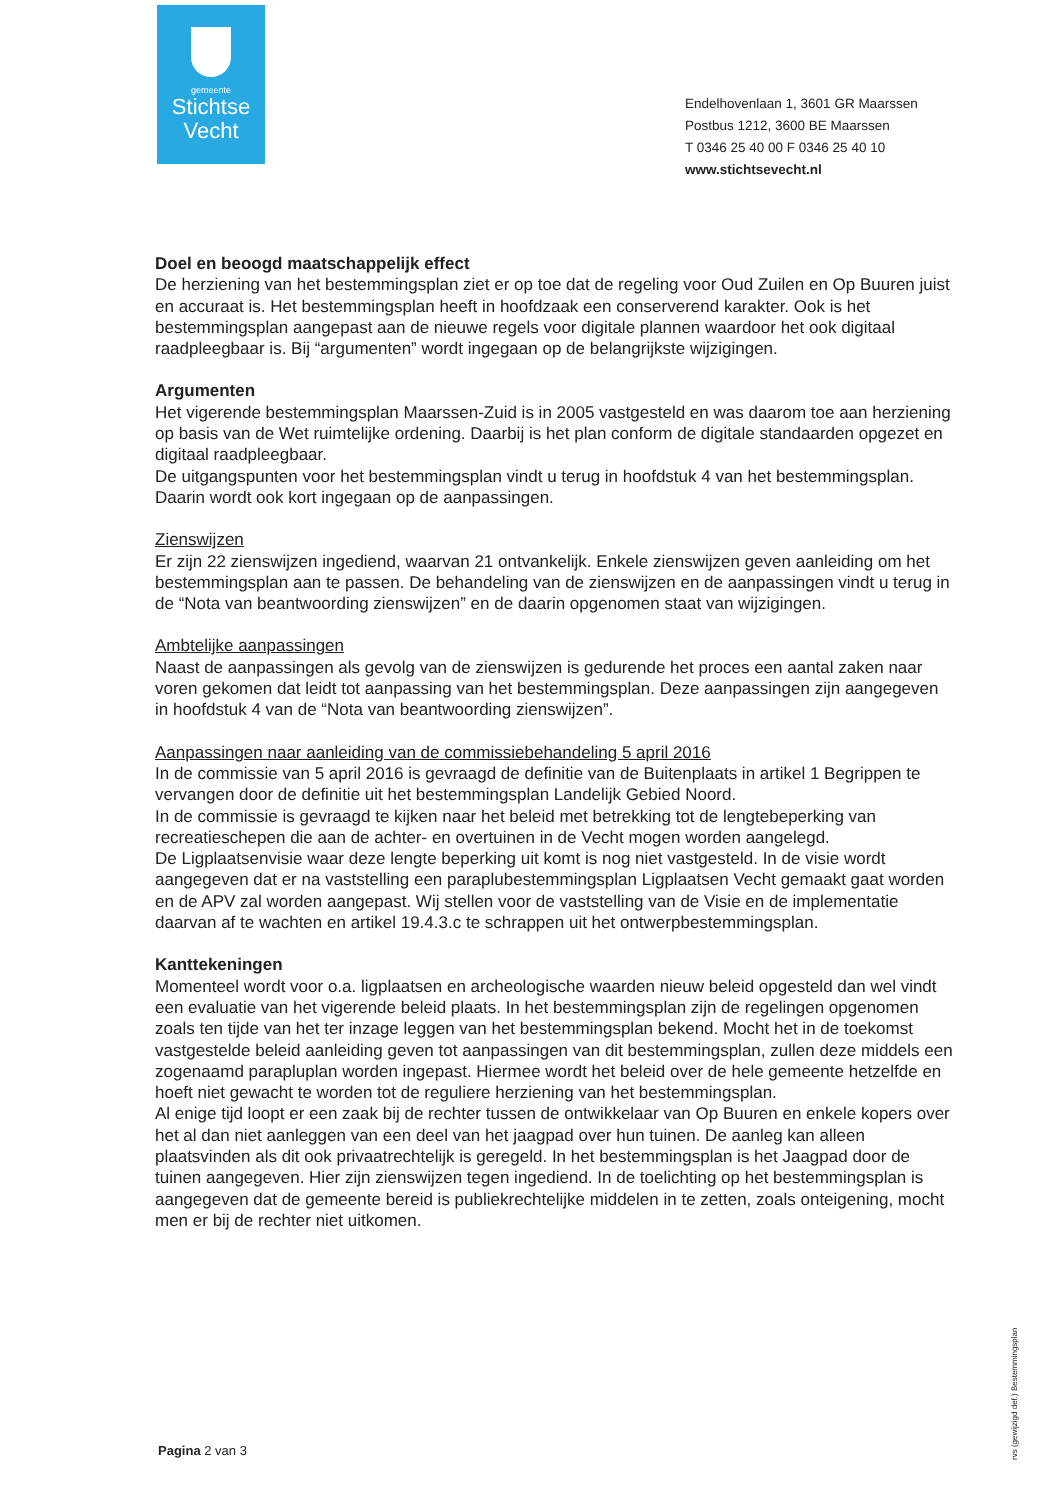gemeente
Stichtse
Vecht
Endelhovenlaan 1, 3601 GR Maarssen
Postbus 1212, 3600 BE Maarssen
T 0346 25 40 00 F 0346 25 40 10
www.stichtsevecht.nl
Doel en beoogd maatschappelijk effect
De herziening van het bestemmingsplan ziet er op toe dat de regeling voor Oud Zuilen en Op Buuren juist en accuraat is. Het bestemmingsplan heeft in hoofdzaak een conserverend karakter. Ook is het bestemmingsplan aangepast aan de nieuwe regels voor digitale plannen waardoor het ook digitaal raadpleegbaar is. Bij “argumenten” wordt ingegaan op de belangrijkste wijzigingen.
Argumenten
Het vigerende bestemmingsplan Maarssen-Zuid is in 2005 vastgesteld en was daarom toe aan herziening op basis van de Wet ruimtelijke ordening. Daarbij is het plan conform de digitale standaarden opgezet en digitaal raadpleegbaar.
De uitgangspunten voor het bestemmingsplan vindt u terug in hoofdstuk 4 van het bestemmingsplan. Daarin wordt ook kort ingegaan op de aanpassingen.
Zienswijzen
Er zijn 22 zienswijzen ingediend, waarvan 21 ontvankelijk. Enkele zienswijzen geven aanleiding om het bestemmingsplan aan te passen. De behandeling van de zienswijzen en de aanpassingen vindt u terug in de “Nota van beantwoording zienswijzen” en de daarin opgenomen staat van wijzigingen.
Ambtelijke aanpassingen
Naast de aanpassingen als gevolg van de zienswijzen is gedurende het proces een aantal zaken naar voren gekomen dat leidt tot aanpassing van het bestemmingsplan. Deze aanpassingen zijn aangegeven in hoofdstuk 4 van de “Nota van beantwoording zienswijzen”.
Aanpassingen naar aanleiding van de commissiebehandeling 5 april 2016
In de commissie van 5 april 2016 is gevraagd de definitie van de Buitenplaats in artikel 1 Begrippen te vervangen door de definitie uit het bestemmingsplan Landelijk Gebied Noord.
In de commissie is gevraagd te kijken naar het beleid met betrekking tot de lengtebeperking van recreatieschepen die aan de achter- en overtuinen in de Vecht mogen worden aangelegd.
De Ligplaatsenvisie waar deze lengte beperking uit komt is nog niet vastgesteld. In de visie wordt aangegeven dat er na vaststelling een paraplubestemmingsplan Ligplaatsen Vecht gemaakt gaat worden en de APV zal worden aangepast. Wij stellen voor de vaststelling van de Visie en de implementatie daarvan af te wachten en artikel 19.4.3.c te schrappen uit het ontwerpbestemmingsplan.
Kanttekeningen
Momenteel wordt voor o.a. ligplaatsen en archeologische waarden nieuw beleid opgesteld dan wel vindt een evaluatie van het vigerende beleid plaats. In het bestemmingsplan zijn de regelingen opgenomen zoals ten tijde van het ter inzage leggen van het bestemmingsplan bekend. Mocht het in de toekomst vastgestelde beleid aanleiding geven tot aanpassingen van dit bestemmingsplan, zullen deze middels een zogenaamd parapluplan worden ingepast. Hiermee wordt het beleid over de hele gemeente hetzelfde en hoeft niet gewacht te worden tot de reguliere herziening van het bestemmingsplan.
Al enige tijd loopt er een zaak bij de rechter tussen de ontwikkelaar van Op Buuren en enkele kopers over het al dan niet aanleggen van een deel van het jaagpad over hun tuinen. De aanleg kan alleen plaatsvinden als dit ook privaatrechtelijk is geregeld. In het bestemmingsplan is het Jaagpad door de tuinen aangegeven. Hier zijn zienswijzen tegen ingediend. In de toelichting op het bestemmingsplan is aangegeven dat de gemeente bereid is publiekrechtelijke middelen in te zetten, zoals onteigening, mocht men er bij de rechter niet uitkomen.
Pagina 2 van 3
rvs (gewijzigd def.) Bestemmingsplan